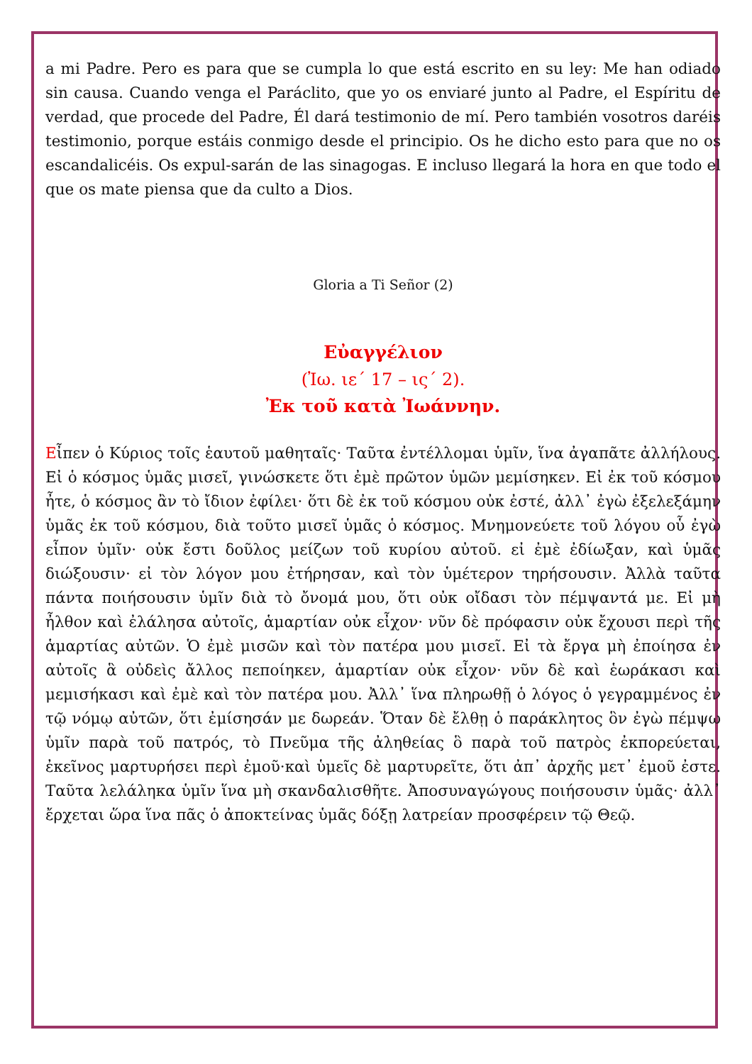a mi Padre. Pero es para que se cumpla lo que está escrito en su ley: Me han odiado sin causa. Cuando venga el Paráclito, que yo os enviaré junto al Padre, el Espíritu de verdad, que procede del Padre, Él dará testimonio de mí. Pero también vosotros daréis testimonio, porque estáis conmigo desde el principio. Os he dicho esto para que no os escandalicéis. Os expul-sarán de las sinagogas. E incluso llegará la hora en que todo el que os mate piensa que da culto a Dios.
Gloria a Ti Señor (2)
Εὐαγγέλιον
(Ἰω. ιε΄ 17 – ις΄ 2).
Ἐκ τοῦ κατὰ Ἰωάννην.
Εἶπεν ὁ Κύριος τοῖς ἑαυτοῦ μαθηταῖς· Ταῦτα ἐντέλλομαι ὑμῖν, ἵνα ἀγαπᾶτε ἀλλήλους. Εἰ ὁ κόσμος ὑμᾶς μισεῖ, γινώσκετε ὅτι ἐμὲ πρῶτον ὑμῶν μεμίσηκεν. Εἰ ἐκ τοῦ κόσμου ἦτε, ὁ κόσμος ἂν τὸ ἴδιον ἐφίλει· ὅτι δὲ ἐκ τοῦ κόσμου οὐκ ἐστέ, ἀλλ᾽ ἐγὼ ἐξελεξάμην ὑμᾶς ἐκ τοῦ κόσμου, διὰ τοῦτο μισεῖ ὑμᾶς ὁ κόσμος. Μνημονεύετε τοῦ λόγου οὗ ἐγὼ εἶπον ὑμῖν· οὐκ ἔστι δοῦλος μείζων τοῦ κυρίου αὐτοῦ. εἰ ἐμὲ ἐδίωξαν, καὶ ὑμᾶς διώξουσιν· εἰ τὸν λόγον μου ἐτήρησαν, καὶ τὸν ὑμέτερον τηρήσουσιν. Ἀλλὰ ταῦτα πάντα ποιήσουσιν ὑμῖν διὰ τὸ ὄνομά μου, ὅτι οὐκ οἴδασι τὸν πέμψαντά με. Εἰ μὴ ἦλθον καὶ ἐλάλησα αὐτοῖς, ἁμαρτίαν οὐκ εἶχον· νῦν δὲ πρόφασιν οὐκ ἔχουσι περὶ τῆς ἁμαρτίας αὐτῶν. Ὁ ἐμὲ μισῶν καὶ τὸν πατέρα μου μισεῖ. Εἰ τὰ ἔργα μὴ ἐποίησα ἐν αὐτοῖς ἃ οὐδεὶς ἄλλος πεποίηκεν, ἁμαρτίαν οὐκ εἶχον· νῦν δὲ καὶ ἑωράκασι καὶ μεμισήκασι καὶ ἐμὲ καὶ τὸν πατέρα μου. Ἀλλ᾽ ἵνα πληρωθῇ ὁ λόγος ὁ γεγραμμένος ἐν τῷ νόμῳ αὐτῶν, ὅτι ἐμίσησάν με δωρεάν. Ὅταν δὲ ἔλθῃ ὁ παράκλητος ὃν ἐγὼ πέμψω ὑμῖν παρὰ τοῦ πατρός, τὸ Πνεῦμα τῆς ἀληθείας ὃ παρὰ τοῦ πατρὸς ἐκπορεύεται, ἐκεῖνος μαρτυρήσει περὶ ἐμοῦ·καὶ ὑμεῖς δὲ μαρτυρεῖτε, ὅτι ἀπ᾽ ἀρχῆς μετ᾽ ἐμοῦ ἐστε. Ταῦτα λελάληκα ὑμῖν ἵνα μὴ σκανδαλισθῆτε. Ἀποσυναγώγους ποιήσουσιν ὑμᾶς· ἀλλ᾽ ἔρχεται ὥρα ἵνα πᾶς ὁ ἀποκτείνας ὑμᾶς δόξῃ λατρείαν προσφέρειν τῷ Θεῷ.